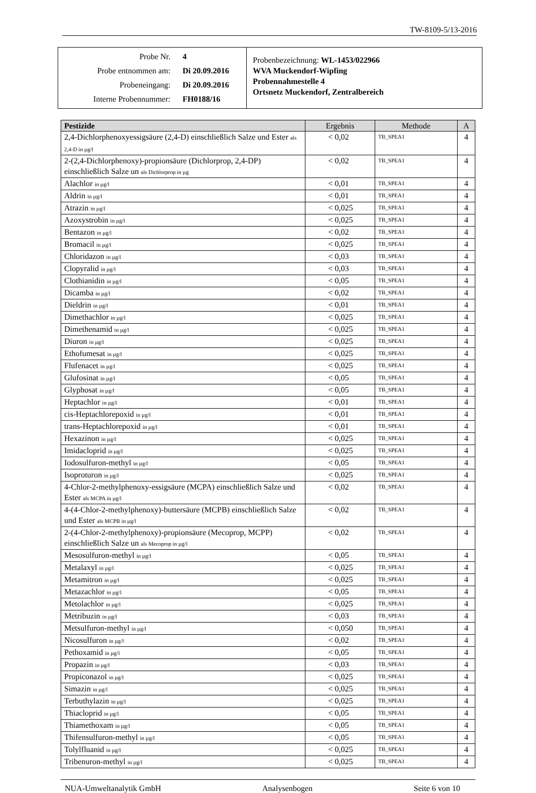TW-8109-5/13-2016
Probe Nr. 4
Probe entnommen am: Di 20.09.2016
Probeneingang: Di 20.09.2016
Interne Probennummer: FH0188/16
Probenbezeichnung: WL-1453/022966
WVA Muckendorf-Wipfing
Probennahmestelle 4
Ortsnetz Muckendorf, Zentralbereich
| Pestizide | Ergebnis | Methode | A |
| --- | --- | --- | --- |
| 2,4-Dichlorphenoxyessigsäure (2,4-D) einschließlich Salze und Ester als 2,4-D in µg/l | < 0,02 | TB_SPEA1 | 4 |
| 2-(2,4-Dichlorphenoxy)-propionsäure (Dichlorprop, 2,4-DP) einschließlich Salze un als Dichlorprop in µg | < 0,02 | TB_SPEA1 | 4 |
| Alachlor in µg/l | < 0,01 | TB_SPEA1 | 4 |
| Aldrin in µg/l | < 0,01 | TB_SPEA1 | 4 |
| Atrazin in µg/l | < 0,025 | TB_SPEA1 | 4 |
| Azoxystrobin in µg/l | < 0,025 | TB_SPEA1 | 4 |
| Bentazon in µg/l | < 0,02 | TB_SPEA1 | 4 |
| Bromacil in µg/l | < 0,025 | TB_SPEA1 | 4 |
| Chloridazon in µg/l | < 0,03 | TB_SPEA1 | 4 |
| Clopyralid in µg/l | < 0,03 | TB_SPEA1 | 4 |
| Clothianidin in µg/l | < 0,05 | TB_SPEA1 | 4 |
| Dicamba in µg/l | < 0,02 | TB_SPEA1 | 4 |
| Dieldrin in µg/l | < 0,01 | TB_SPEA1 | 4 |
| Dimethachlor in µg/l | < 0,025 | TB_SPEA1 | 4 |
| Dimethenamid in µg/l | < 0,025 | TB_SPEA1 | 4 |
| Diuron in µg/l | < 0,025 | TB_SPEA1 | 4 |
| Ethofumesat in µg/l | < 0,025 | TB_SPEA1 | 4 |
| Flufenacet in µg/l | < 0,025 | TB_SPEA1 | 4 |
| Glufosinat in µg/l | < 0,05 | TB_SPEA1 | 4 |
| Glyphosat in µg/l | < 0,05 | TB_SPEA1 | 4 |
| Heptachlor in µg/l | < 0,01 | TB_SPEA1 | 4 |
| cis-Heptachlorepoxid in µg/l | < 0,01 | TB_SPEA1 | 4 |
| trans-Heptachlorepoxid in µg/l | < 0,01 | TB_SPEA1 | 4 |
| Hexazinon in µg/l | < 0,025 | TB_SPEA1 | 4 |
| Imidacloprid in µg/l | < 0,025 | TB_SPEA1 | 4 |
| Iodosulfuron-methyl in µg/l | < 0,05 | TB_SPEA1 | 4 |
| Isoproturon in µg/l | < 0,025 | TB_SPEA1 | 4 |
| 4-Chlor-2-methylphenoxy-essigsäure (MCPA) einschließlich Salze und Ester als MCPA in µg/l | < 0,02 | TB_SPEA1 | 4 |
| 4-(4-Chlor-2-methylphenoxy)-buttersäure (MCPB) einschließlich Salze und Ester als MCPB in µg/l | < 0,02 | TB_SPEA1 | 4 |
| 2-(4-Chlor-2-methylphenoxy)-propionsäure (Mecoprop, MCPP) einschließlich Salze un als Mecoprop in µg/l | < 0,02 | TB_SPEA1 | 4 |
| Mesosulfuron-methyl in µg/l | < 0,05 | TB_SPEA1 | 4 |
| Metalaxyl in µg/l | < 0,025 | TB_SPEA1 | 4 |
| Metamitron in µg/l | < 0,025 | TB_SPEA1 | 4 |
| Metazachlor in µg/l | < 0,05 | TB_SPEA1 | 4 |
| Metolachlor in µg/l | < 0,025 | TB_SPEA1 | 4 |
| Metribuzin in µg/l | < 0,03 | TB_SPEA1 | 4 |
| Metsulfuron-methyl in µg/l | < 0,050 | TB_SPEA1 | 4 |
| Nicosulfuron in µg/l | < 0,02 | TB_SPEA1 | 4 |
| Pethoxamid in µg/l | < 0,05 | TB_SPEA1 | 4 |
| Propazin in µg/l | < 0,03 | TB_SPEA1 | 4 |
| Propiconazol in µg/l | < 0,025 | TB_SPEA1 | 4 |
| Simazin in µg/l | < 0,025 | TB_SPEA1 | 4 |
| Terbuthylazin in µg/l | < 0,025 | TB_SPEA1 | 4 |
| Thiacloprid in µg/l | < 0,05 | TB_SPEA1 | 4 |
| Thiamethoxam in µg/l | < 0,05 | TB_SPEA1 | 4 |
| Thifensulfuron-methyl in µg/l | < 0,05 | TB_SPEA1 | 4 |
| Tolylfluanid in µg/l | < 0,025 | TB_SPEA1 | 4 |
| Tribenuron-methyl in µg/l | < 0,025 | TB_SPEA1 | 4 |
NUA-Umweltanalytik GmbH Analysenbogen Seite 6 von 10